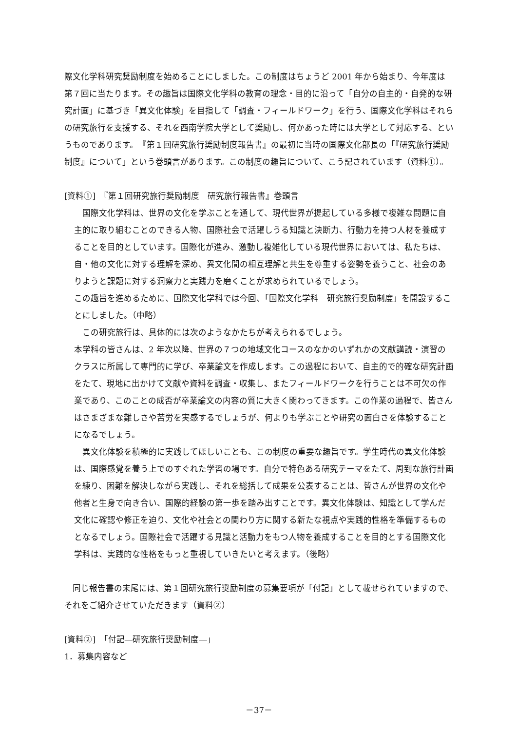際文化学科研究奨励制度を始めることにしました。この制度はちょうど 2001 年から始まり、今年度は第７回に当たります。その趣旨は国際文化学科の教育の理念・目的に沿って「自分の自主的・自発的な研究計画」に基づき「異文化体験」を目指して「調査・フィールドワーク」を行う、国際文化学科はそれらの研究旅行を支援する、それを西南学院大学として奨励し、何かあった時には大学として対応する、というものであります。　『第１回研究旅行奨励制度報告書』の最初に当時の国際文化部長の「『研究旅行奨励制度』について」という巻頭言があります。この制度の趣旨について、こう記されています（資料①）。
[資料①]　『第１回研究旅行奨励制度　研究旅行報告書』巻頭言
国際文化学科は、世界の文化を学ぶことを通して、現代世界が提起している多様で複雑な問題に自主的に取り組むことのできる人物、国際社会で活躍しうる知識と決断力、行動力を持つ人材を養成することを目的としています。国際化が進み、激動し複雑化している現代世界においては、私たちは、自・他の文化に対する理解を深め、異文化間の相互理解と共生を尊重する姿勢を養うこと、社会のありようと課題に対する洞察力と実践力を磨くことが求められているでしょう。
この趣旨を進めるために、国際文化学科では今回、「国際文化学科　研究旅行奨励制度」を開設することにしました。（中略）
この研究旅行は、具体的には次のようなかたちが考えられるでしょう。
本学科の皆さんは、2 年次以降、世界の７つの地域文化コースのなかのいずれかの文献講読・演習のクラスに所属して専門的に学び、卒業論文を作成します。この過程において、自主的で的確な研究計画をたて、現地に出かけて文献や資料を調査・収集し、またフィールドワークを行うことは不可欠の作業であり、このことの成否が卒業論文の内容の質に大きく関わってきます。この作業の過程で、皆さんはさまざまな難しさや苦労を実感するでしょうが、何よりも学ぶことや研究の面白さを体験することになるでしょう。
異文化体験を積極的に実践してほしいことも、この制度の重要な趣旨です。学生時代の異文化体験は、国際感覚を養う上でのすぐれた学習の場です。自分で特色ある研究テーマをたて、周到な旅行計画を練り、困難を解決しながら実践し、それを総括して成果を公表することは、皆さんが世界の文化や他者と生身で向き合い、国際的経験の第一歩を踏み出すことです。異文化体験は、知識として学んだ文化に確認や修正を迫り、文化や社会との関わり方に関する新たな視点や実践的性格を準備するものとなるでしょう。国際社会で活躍する見識と活動力をもつ人物を養成することを目的とする国際文化学科は、実践的な性格をもっと重視していきたいと考えます。（後略）
同じ報告書の末尾には、第１回研究旅行奨励制度の募集要項が「付記」として載せられていますので、それをご紹介させていただきます（資料②）
[資料②]　「付記―研究旅行奨励制度―」
1．募集内容など
－37－